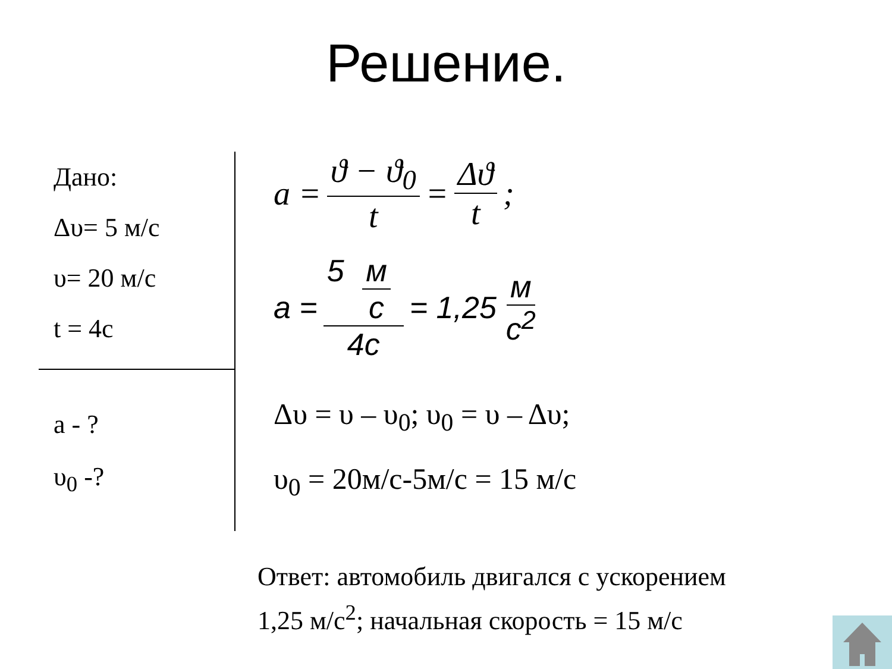Решение.
Дано:
Δυ= 5 м/с
υ= 20 м/с
t = 4с
a - ?
υ<sub>0</sub> -?
a = ϑ − ϑ<sub>0</sub> t = Δϑ t;
a = 5 м с 4с = 1,25 м с<sup>2</sup>
Δυ = υ – υ<sub>0</sub>; υ<sub>0</sub> = υ – Δυ;
υ<sub>0</sub> = 20м/с-5м/с = 15 м/с
Ответ: автомобиль двигался с ускорением
1,25 м/с<sup>2</sup>; начальная скорость = 15 м/с